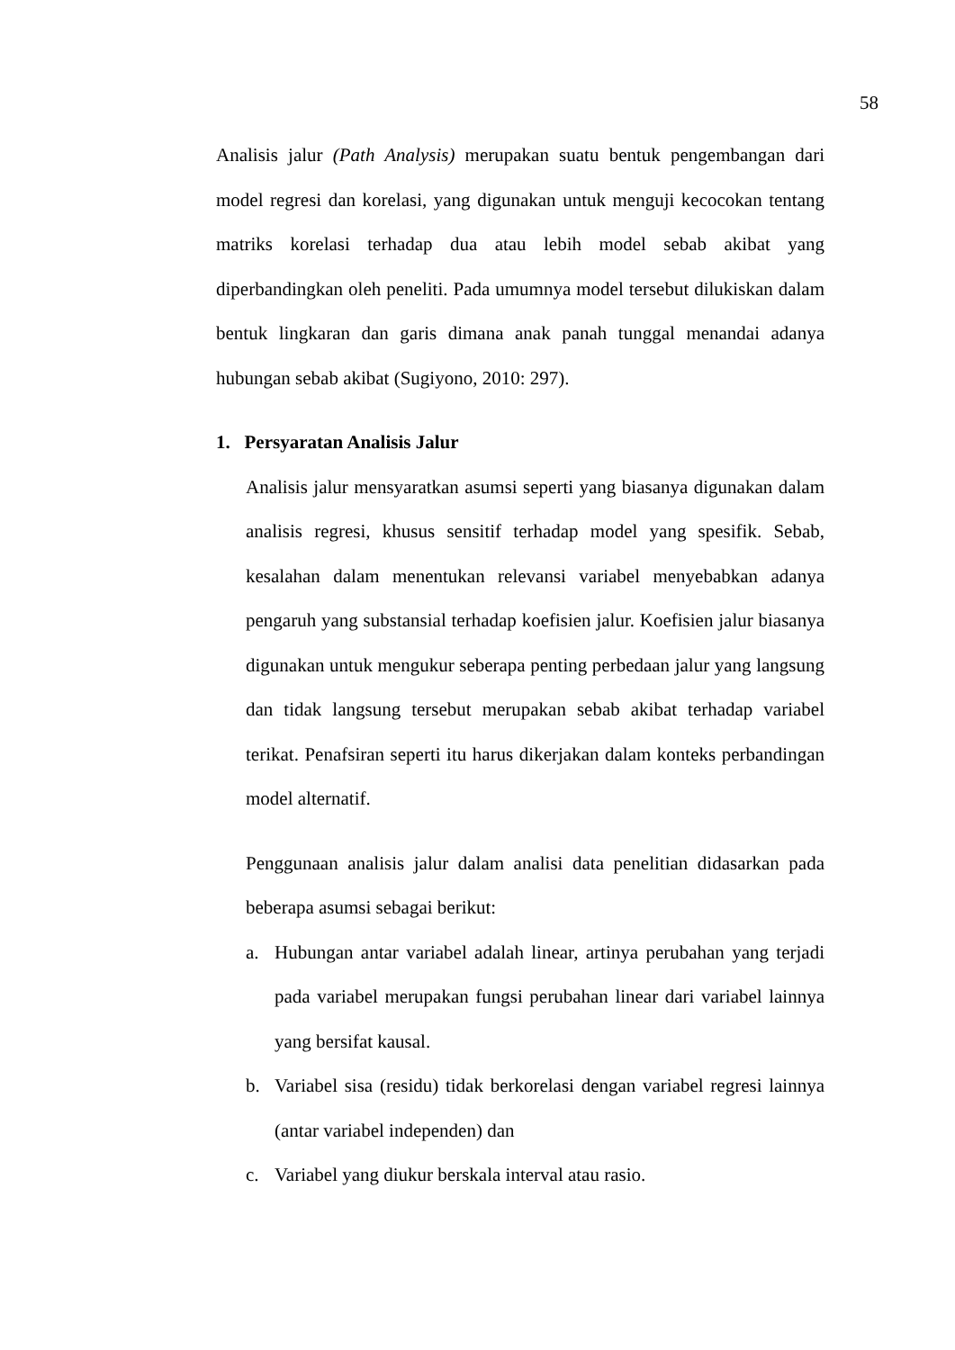58
Analisis jalur (Path Analysis) merupakan suatu bentuk pengembangan dari model regresi dan korelasi, yang digunakan untuk menguji kecocokan tentang matriks korelasi terhadap dua atau lebih model sebab akibat yang diperbandingkan oleh peneliti. Pada umumnya model tersebut dilukiskan dalam bentuk lingkaran dan garis dimana anak panah tunggal menandai adanya hubungan sebab akibat (Sugiyono, 2010: 297).
1. Persyaratan Analisis Jalur
Analisis jalur mensyaratkan asumsi seperti yang biasanya digunakan dalam analisis regresi, khusus sensitif terhadap model yang spesifik. Sebab, kesalahan dalam menentukan relevansi variabel menyebabkan adanya pengaruh yang substansial terhadap koefisien jalur. Koefisien jalur biasanya digunakan untuk mengukur seberapa penting perbedaan jalur yang langsung dan tidak langsung tersebut merupakan sebab akibat terhadap variabel terikat. Penafsiran seperti itu harus dikerjakan dalam konteks perbandingan model alternatif.
Penggunaan analisis jalur dalam analisi data penelitian didasarkan pada beberapa asumsi sebagai berikut:
a. Hubungan antar variabel adalah linear, artinya perubahan yang terjadi pada variabel merupakan fungsi perubahan linear dari variabel lainnya yang bersifat kausal.
b. Variabel sisa (residu) tidak berkorelasi dengan variabel regresi lainnya (antar variabel independen) dan
c. Variabel yang diukur berskala interval atau rasio.